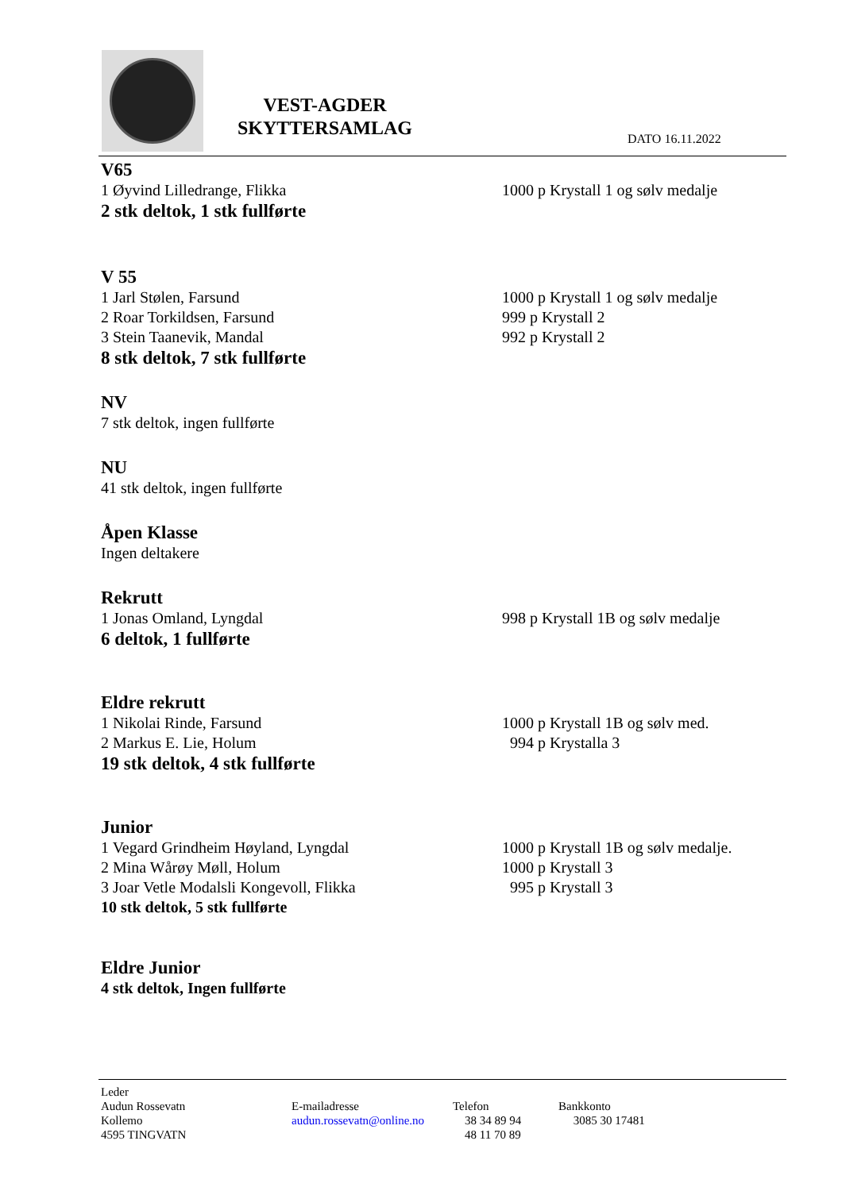VEST-AGDER SKYTTERSAMLAG
DATO 16.11.2022
V65
1 Øyvind Lilledrange, Flikka 1000 p Krystall 1 og sølv medalje
2 stk deltok, 1 stk fullførte
V 55
1 Jarl Stølen, Farsund 1000 p Krystall 1 og sølv medalje
2 Roar Torkildsen, Farsund 999 p Krystall 2
3 Stein Taanevik, Mandal 992 p Krystall 2
8 stk deltok, 7 stk fullførte
NV
7 stk deltok, ingen fullførte
NU
41 stk deltok, ingen fullførte
Åpen Klasse
Ingen deltakere
Rekrutt
1 Jonas Omland, Lyngdal 998 p Krystall 1B og sølv medalje
6 deltok, 1 fullførte
Eldre rekrutt
1 Nikolai Rinde, Farsund 1000 p Krystall 1B og sølv med.
2 Markus E. Lie, Holum 994 p Krystalla 3
19 stk deltok, 4 stk fullførte
Junior
1 Vegard Grindheim Høyland, Lyngdal 1000 p Krystall 1B og sølv medalje.
2 Mina Wårøy Møll, Holum 1000 p Krystall 3
3 Joar Vetle Modalsli Kongevoll, Flikka 995 p Krystall 3
10 stk deltok, 5 stk fullførte
Eldre Junior
4 stk deltok, Ingen fullførte
Leder
Audun Rossevatn
Kollemo
4595 TINGVATN
E-mailadresse
audun.rossevatn@online.no
Telefon
38 34 89 94
48 11 70 89
Bankkonto
3085 30 17481